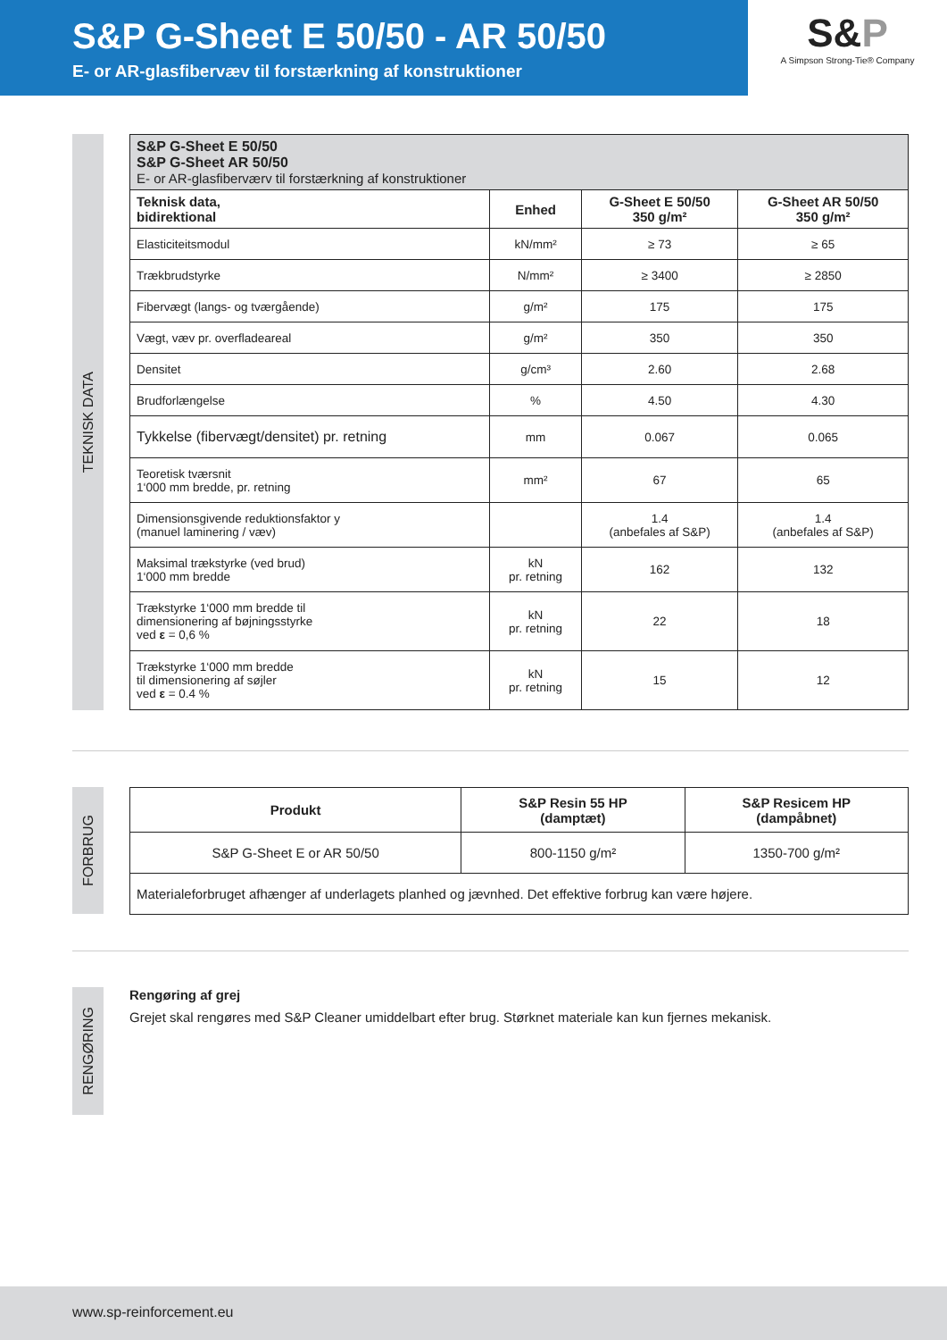S&P G-Sheet E 50/50 - AR 50/50
E- or AR-glasfibervæv til forstærkning af konstruktioner
S&P
A Simpson Strong-Tie® Company
TEKNISK DATA
| S&P G-Sheet E 50/50 S&P G-Sheet AR 50/50 E- or AR-glasfiberværv til forstærkning af konstruktioner | | | |
| Teknisk data, bidirektional | Enhed | G-Sheet E 50/50 350 g/m² | G-Sheet AR 50/50 350 g/m² |
| Elasticiteitsmodul | kN/mm² | ≥ 73 | ≥ 65 |
| Trækbrudstyrke | N/mm² | ≥ 3400 | ≥ 2850 |
| Fibervægt (langs- og tværgående) | g/m² | 175 | 175 |
| Vægt, væv pr. overfladeareal | g/m² | 350 | 350 |
| Densitet | g/cm³ | 2.60 | 2.68 |
| Brudforlængelse | % | 4.50 | 4.30 |
| Tykkelse (fibervægt/densitet) pr. retning | mm | 0.067 | 0.065 |
| Teoretisk tværsnit 1‘000 mm bredde, pr. retning | mm² | 67 | 65 |
| Dimensionsgivende reduktionsfaktor y (manuel laminering / væv) | | 1.4 (anbefales af S&P) | 1.4 (anbefales af S&P) |
| Maksimal trækstyrke (ved brud) 1‘000 mm bredde | kN pr. retning | 162 | 132 |
| Trækstyrke 1‘000 mm bredde til dimensionering af bøjningsstyrke ved ε = 0,6 % | kN pr. retning | 22 | 18 |
| Trækstyrke 1‘000 mm bredde til dimensionering af søjler ved ε = 0.4 % | kN pr. retning | 15 | 12 |
FORBRUG
| Produkt | S&P Resin 55 HP (damptæt) | S&P Resicem HP (dampåbnet) |
| --- | --- | --- |
| S&P G-Sheet E or AR 50/50 | 800-1150 g/m² | 1350-700 g/m² |
| Materialeforbruget afhænger af underlagets planhed og jævnhed. Det effektive forbrug kan være højere. | | |
RENGØRING
Rengøring af grej
Grejet skal rengøres med S&P Cleaner umiddelbart efter brug. Størknet materiale kan kun fjernes mekanisk.
www.sp-reinforcement.eu